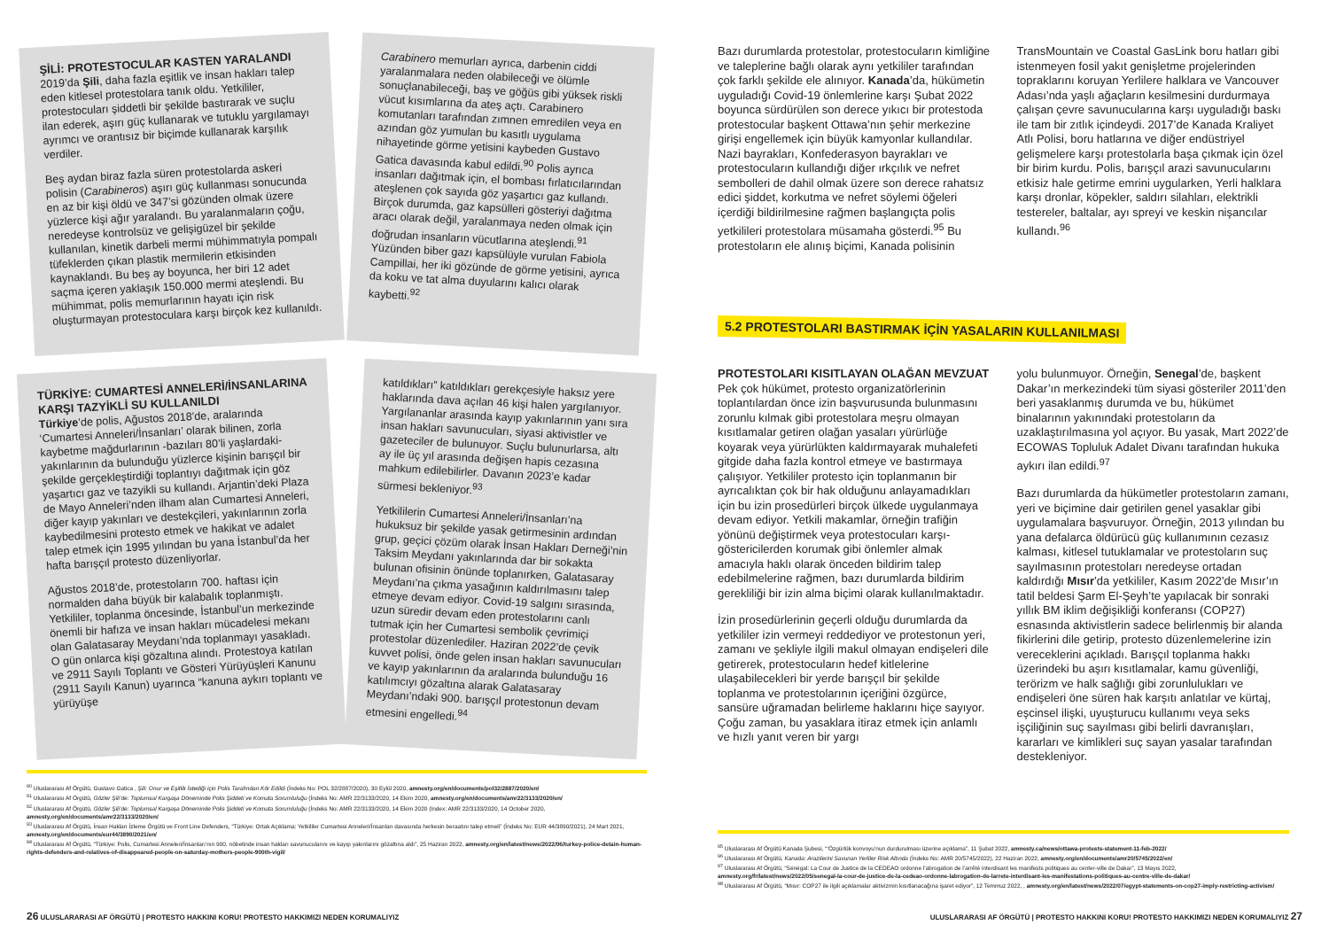ŞİLİ: PROTESTOCULAR KASTEN YARALANDI
2019’da Şili, daha fazla eşitlik ve insan hakları talep eden kitlesel protestolara tanık oldu. Yetkililer, protestocuları şiddetli bir şekilde bastırarak ve suçlu ilan ederek, aşırı güç kullanarak ve tutuklu yargılamayı ayrımcı ve orantısız bir biçimde kullanarak karşılık verdiler.
Beş aydan biraz fazla süren protestolarda askeri polisin (Carabineros) aşırı güç kullanması sonucunda en az bir kişi öldü ve 347’si gözünden olmak üzere yüzlerce kişi ağır yaralandı. Bu yaralanmaların çoğu, neredeyse kontrolsüz ve gelişigüzel bir şekilde kullanılan, kinetik darbeli mermi mühimmatıyla pompalı tüfeklerden çıkan plastik mermilerin etkisinden kaynaklandı. Bu beş ay boyunca, her biri 12 adet saçma içeren yaklaşık 150.000 mermi ateşlendi. Bu mühimmat, polis memurlarının hayatı için risk oluşturmayan protestoculara karşı birçok kez kullanıldı.
Carabinero memurları ayrıca, darbenin ciddi yaralanmalara neden olabileceği ve ölümle sonuçlanabileceği, baş ve göğüs gibi yüksek riskli vücut kısımlarına da ateş açtı. Carabinero komutanları tarafından zımnen emredilen veya en azından göz yumulan bu kasıtlı uygulama nihayetinde görme yetisini kaybeden Gustavo Gatica davasında kabul edildi.<sup>90</sup> Polis ayrıca insanları dağıtmak için, el bombası fırlatıcılarından ateşlenen çok sayıda göz yaşartıcı gaz kullandı. Birçok durumda, gaz kapsülleri gösteriyi dağıtma aracı olarak değil, yaralanmaya neden olmak için doğrudan insanların vücutlarına ateşlendi.<sup>91</sup> Yüzünden biber gazı kapsülüyle vurulan Fabiola Campillai, her iki gözünde de görme yetisini, ayrıca da koku ve tat alma duyularını kalıcı olarak kaybetti.<sup>92</sup>
TÜRKİYE: CUMARTESİ ANNELERİ/İNSANLARINA KARŞI TAZYİKLİ SU KULLANILDI
Türkiye’de polis, Ağustos 2018’de, aralarında ‘Cumartesi Anneleri/İnsanları’ olarak bilinen, zorla kaybetme mağdurlarının -bazıları 80’li yaşlardaki- yakınlarının da bulunduğu yüzlerce kişinin barışçıl bir şekilde gerçekleştirdiği toplantıyı dağıtmak için göz yaşartıcı gaz ve tazyikli su kullandı. Arjantin’deki Plaza de Mayo Anneleri’nden ilham alan Cumartesi Anneleri, diğer kayıp yakınları ve destekçileri, yakınlarının zorla kaybedilmesini protesto etmek ve hakikat ve adalet talep etmek için 1995 yılından bu yana İstanbul’da her hafta barışçıl protesto düzenliyorlar.
Ağustos 2018’de, protestoların 700. haftası için normalden daha büyük bir kalabalık toplanmıştı. Yetkililer, toplanma öncesinde, İstanbul’un merkezinde önemli bir hafıza ve insan hakları mücadelesi mekanı olan Galatasaray Meydanı’nda toplanmayı yasakladı. O gün onlarca kişi gözaltına alındı. Protestoya katılan ve 2911 Sayılı Toplantı ve Gösteri Yürüyüşleri Kanunu (2911 Sayılı Kanun) uyarınca “kanuna aykırı toplantı ve yürüyüşe
katıldıkları” katıldıkları gerekçesiyle haksız yere haklarında dava açılan 46 kişi halen yargılanıyor. Yargılananlar arasında kayıp yakınlarının yanı sıra insan hakları savunucuları, siyasi aktivistler ve gazeteciler de bulunuyor. Suçlu bulunurlarsa, altı ay ile üç yıl arasında değişen hapis cezasına mahkum edilebilirler. Davanın 2023’e kadar sürmesi bekleniyor.<sup>93</sup>
Yetkililerin Cumartesi Anneleri/İnsanları’na hukuksuz bir şekilde yasak getirmesinin ardından grup, geçici çözüm olarak İnsan Hakları Derneği’nin Taksim Meydanı yakınlarında dar bir sokakta bulunan ofisinin önünde toplanırken, Galatasaray Meydanı’na çıkma yasağının kaldırılmasını talep etmeye devam ediyor. Covid-19 salgını sırasında, uzun süredir devam eden protestolarını canlı tutmak için her Cumartesi sembolik çevrimiçi protestolar düzenlediler. Haziran 2022’de çevik kuvvet polisi, önde gelen insan hakları savunucuları ve kayıp yakınlarının da aralarında bulunduğu 16 katılımcıyı gözaltına alarak Galatasaray Meydanı’ndaki 900. barışçıl protestonun devam etmesini engelledi.<sup>94</sup>
<sup>90</sup> Uluslararası Af Örgütü, Gustavo Gatica , Şili: Onur ve Eşitlik İstediği için Polis Tarafından Kör Edildi (İndeks No: POL 32/2887/2020), 30 Eylül 2020, amnesty.org/en/documents/pol32/2887/2020/en/
<sup>91</sup> Uluslararası Af Örgütü, Gözler Şili’de: Toplumsal Kargaşa Döneminde Polis Şiddeti ve Komuta Sorumluluğu (İndeks No: AMR 22/3133/2020, 14 Ekim 2020, amnesty.org/en/documents/amr22/3133/2020/en/
<sup>92</sup> Uluslararası Af Örgütü, Gözler Şili’de: Toplumsal Kargaşa Döneminde Polis Şiddeti ve Komuta Sorumluluğu (İndeks No: AMR 22/3133/2020, 14 Ekim 2020 (Index: AMR 22/3133/2020, 14 October 2020, amnesty.org/en/documents/amr22/3133/2020/en/
<sup>93</sup> Uluslararası Af Örgütü, İnsan Hakları İzleme Örgütü ve Front Line Defenders, “Türkiye: Ortak Açıklama: Yetkililer Cumartesi Anneleri/İnsanları davasında herkesin beraatını talep etmeli” (İndeks No: EUR 44/3890/2021), 24 Mart 2021, amnesty.org/en/documents/eur44/3890/2021/en/
<sup>94</sup> Uluslararası Af Örgütü, “Türkiye: Polis, Cumartesi Anneleri/İnsanları’nın 900. nöbetinde insan hakları savunucularını ve kayıp yakınlarını gözaltına aldı”, 25 Haziran 2022, amnesty.org/en/latest/news/2022/06/turkey-police-detain-human-rights-defenders-and-relatives-of-disappeared-people-on-saturday-mothers-people-900th-vigil/
26 ULUSLARARASI AF ÖRGÜTÜ | PROTESTO HAKKINI KORU! PROTESTO HAKKIMIZI NEDEN KORUMALIYIZ
Bazı durumlarda protestolar, protestocuların kimliğine ve taleplerine bağlı olarak aynı yetkililer tarafından çok farklı şekilde ele alınıyor. Kanada’da, hükümetin uyguladığı Covid-19 önlemlerine karşı Şubat 2022 boyunca sürdürülen son derece yıkıcı bir protestoda protestocular başkent Ottawa’nın şehir merkezine girişi engellemek için büyük kamyonlar kullandılar. Nazi bayrakları, Konfederasyon bayrakları ve protestocuların kullandığı diğer ırkçılık ve nefret sembolleri de dahil olmak üzere son derece rahatsız edici şiddet, korkutma ve nefret söylemi öğeleri içerdiği bildirilmesine rağmen başlangıçta polis yetkilileri protestolara müsamaha gösterdi.<sup>95</sup> Bu protestoların ele alınış biçimi, Kanada polisinin
TransMountain ve Coastal GasLink boru hatları gibi istenmeyen fosil yakıt genişletme projelerinden topraklarını koruyan Yerlilere halklara ve Vancouver Adası’nda yaşlı ağaçların kesilmesini durdurmaya çalışan çevre savunucularına karşı uyguladığı baskı ile tam bir zıtlık içindeydi. 2017’de Kanada Kraliyet Atlı Polisi, boru hatlarına ve diğer endüstriyel gelişmelere karşı protestolarla başa çıkmak için özel bir birim kurdu. Polis, barışçıl arazi savunucularını etkisiz hale getirme emrini uygularken, Yerli halklara karşı dronlar, köpekler, saldırı silahları, elektrikli testereler, baltalar, ayı spreyi ve keskin nişancılar kullandı.<sup>96</sup>
5.2 PROTESTOLARI BASTIRMAK İÇİN YASALARIN KULLANILMASI
PROTESTOLARI KISITLAYAN OLAĞAN MEVZUAT
Pek çok hükümet, protesto organizatörlerinin toplantılardan önce izin başvurusunda bulunmasını zorunlu kılmak gibi protestolara meşru olmayan kısıtlamalar getiren olağan yasaları yürürlüğe koyarak veya yürürlükten kaldırmayarak muhalefeti gitgide daha fazla kontrol etmeye ve bastırmaya çalışıyor. Yetkililer protesto için toplanmanın bir ayrıcalıktan çok bir hak olduğunu anlayamadıkları için bu izin prosedürleri birçok ülkede uygulanmaya devam ediyor. Yetkili makamlar, örneğin trafiğin yönünü değiştirmek veya protestocuları karşı-göstericilerden korumak gibi önlemler almak amacıyla haklı olarak önceden bildirim talep edebilmelerine rağmen, bazı durumlarda bildirim gerekliliği bir izin alma biçimi olarak kullanılmaktadır.
İzin prosedürlerinin geçerli olduğu durumlarda da yetkililer izin vermeyi reddediyor ve protestonun yeri, zamanı ve şekliyle ilgili makul olmayan endişeleri dile getirerek, protestocuların hedef kitlelerine ulaşabilecekleri bir yerde barışçıl bir şekilde toplanma ve protestolarının içeriğini özgürce, sansüre uğramadan belirleme haklarını hiçe sayıyor. Çoğu zaman, bu yasaklara itiraz etmek için anlamlı ve hızlı yanıt veren bir yargı
yolu bulunmuyor. Örneğin, Senegal’de, başkent Dakar’ın merkezindeki tüm siyasi gösteriler 2011’den beri yasaklanmış durumda ve bu, hükümet binalarının yakınındaki protestoların da uzaklaştırılmasına yol açıyor. Bu yasak, Mart 2022’de ECOWAS Topluluk Adalet Divanı tarafından hukuka aykırı ilan edildi.<sup>97</sup>
Bazı durumlarda da hükümetler protestoların zamanı, yeri ve biçimine dair getirilen genel yasaklar gibi uygulamalara başvuruyor. Örneğin, 2013 yılından bu yana defalarca öldürücü güç kullanımının cezasız kalması, kitlesel tutuklamalar ve protestoların suç sayılmasının protestoları neredeyse ortadan kaldırdığı Mısır’da yetkililer, Kasım 2022’de Mısır’ın tatil beldesi Şarm El-Şeyh’te yapılacak bir sonraki yıllık BM iklim değişikliği konferansı (COP27) esnasında aktivistlerin sadece belirlenmiş bir alanda fikirlerini dile getirip, protesto düzenlemelerine izin vereceklerini açıkladı. Barışçıl toplanma hakkı üzerindeki bu aşırı kısıtlamalar, kamu güvenliği, terörizm ve halk sağlığı gibi zorunlulukları ve endişeleri öne süren hak karşıtı anlatılar ve kürtaj, eşcinsel ilişki, uyuşturucu kullanımı veya seks işçiliğinin suç sayılması gibi belirli davranışları, kararları ve kimlikleri suç sayan yasalar tarafından destekleniyor.
<sup>95</sup> Uluslararası Af Örgütü Kanada Şubesi, “‘Özgürlük konvoyu’nun durdurulması üzerine açıklama”, 11 Şubat 2022, amnesty.ca/news/ottawa-protests-statement-11-feb-2022/
<sup>96</sup> Uluslararası Af Örgütü, Kanada: Arazilerini Savunan Yerliler Risk Altında (İndeks No: AMR 20/5745/2022), 22 Haziran 2022, amnesty.org/en/documents/amr20/5745/2022/en/
<sup>97</sup> Uluslararası Af Örgütü, “Sénégal: La Cour de Justice de la CEDEAO ordonne l’abrogation de l’arrêté interdisant les manifests politiques au center-ville de Dakar”, 13 Mayıs 2022, amnesty.org/fr/latest/news/2022/05/senegal-la-cour-de-justice-de-la-cedeao-ordonne-labrogation-de-larrete-interdisant-les-manifestations-politiques-au-centre-ville-de-dakar/
<sup>98</sup> Uluslararası Af Örgütü, “Mısır: COP27 ile ilgili açıklamalar aktivizmin kısıtlanacağına işaret ediyor”, 12 Temmuz 2022, , amnesty.org/en/latest/news/2022/07/egypt-statements-on-cop27-imply-restricting-activism/
ULUSLARARASI AF ÖRGÜTÜ | PROTESTO HAKKINI KORU! PROTESTO HAKKIMIZI NEDEN KORUMALIYIZ 27